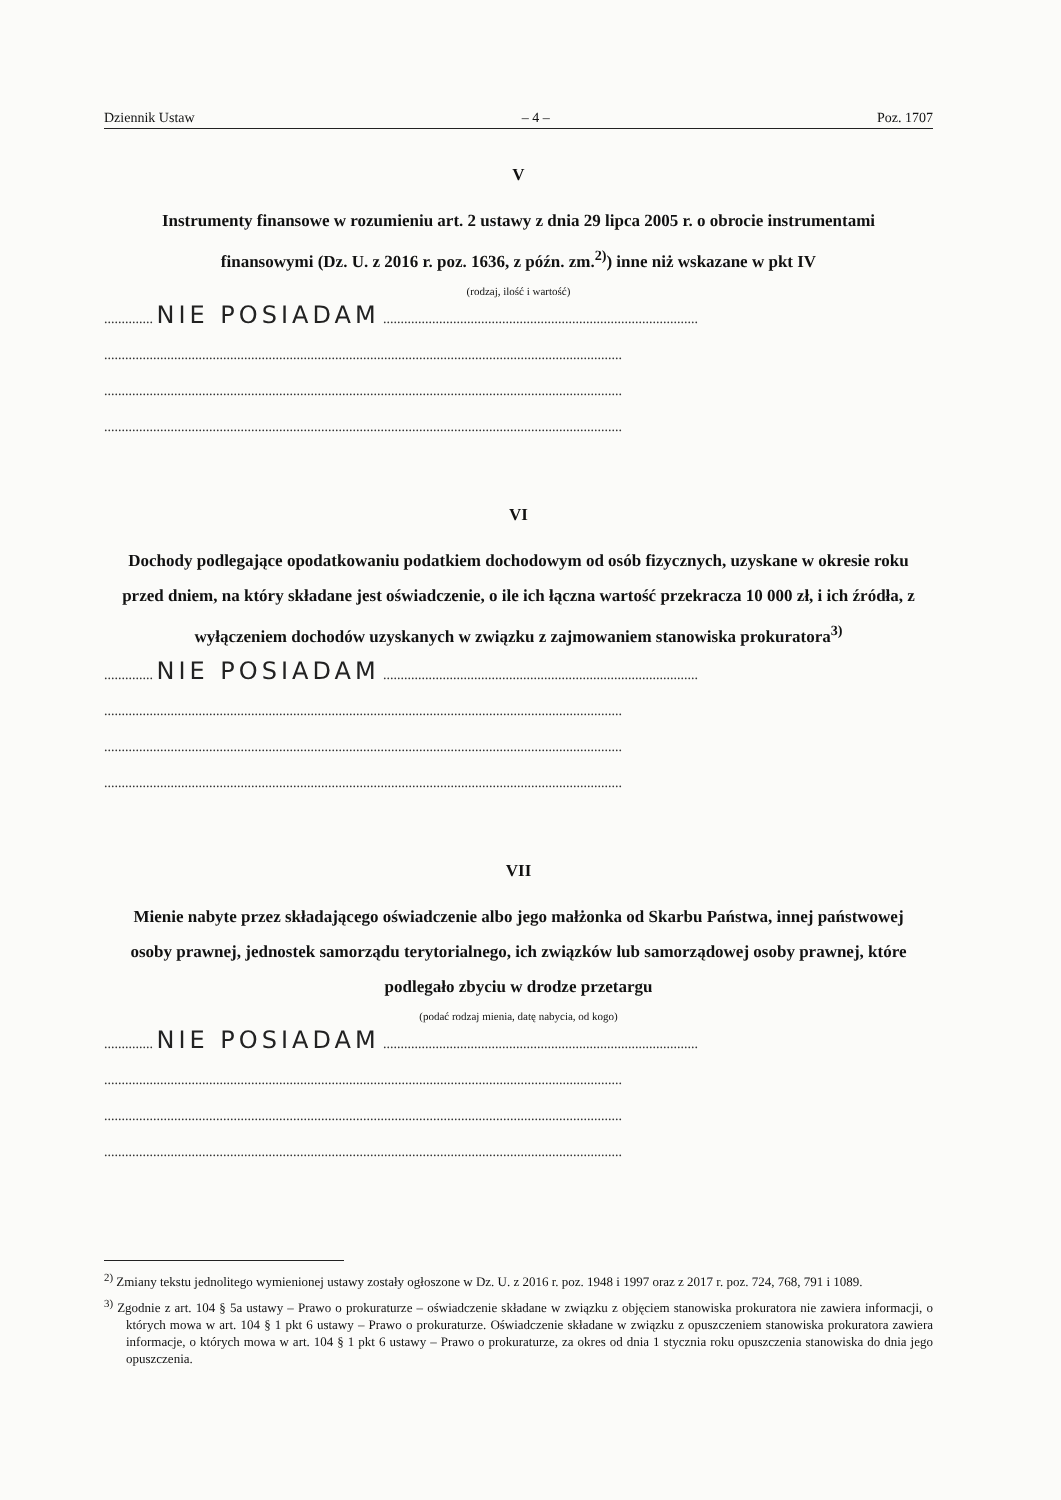Dziennik Ustaw – 4 – Poz. 1707
V
Instrumenty finansowe w rozumieniu art. 2 ustawy z dnia 29 lipca 2005 r. o obrocie instrumentami finansowymi (Dz. U. z 2016 r. poz. 1636, z późn. zm.<sup>2)</sup>) inne niż wskazane w pkt IV
(rodzaj, ilość i wartość)
.............. NIE POSIADAM ..........................................................................................
....................................................................................................................................................
....................................................................................................................................................
....................................................................................................................................................
VI
Dochody podlegające opodatkowaniu podatkiem dochodowym od osób fizycznych, uzyskane w okresie roku przed dniem, na który składane jest oświadczenie, o ile ich łączna wartość przekracza 10 000 zł, i ich źródła, z wyłączeniem dochodów uzyskanych w związku z zajmowaniem stanowiska prokuratora<sup>3)</sup>
.............. NIE POSIADAM ..........................................................................................
....................................................................................................................................................
....................................................................................................................................................
....................................................................................................................................................
VII
Mienie nabyte przez składającego oświadczenie albo jego małżonka od Skarbu Państwa, innej państwowej osoby prawnej, jednostek samorządu terytorialnego, ich związków lub samorządowej osoby prawnej, które podlegało zbyciu w drodze przetargu
(podać rodzaj mienia, datę nabycia, od kogo)
.............. NIE POSIADAM ..........................................................................................
....................................................................................................................................................
....................................................................................................................................................
....................................................................................................................................................
<sup>2)</sup> Zmiany tekstu jednolitego wymienionej ustawy zostały ogłoszone w Dz. U. z 2016 r. poz. 1948 i 1997 oraz z 2017 r. poz. 724, 768, 791 i 1089.
<sup>3)</sup> Zgodnie z art. 104 § 5a ustawy – Prawo o prokuraturze – oświadczenie składane w związku z objęciem stanowiska prokuratora nie zawiera informacji, o których mowa w art. 104 § 1 pkt 6 ustawy – Prawo o prokuraturze. Oświadczenie składane w związku z opuszczeniem stanowiska prokuratora zawiera informacje, o których mowa w art. 104 § 1 pkt 6 ustawy – Prawo o prokuraturze, za okres od dnia 1 stycznia roku opuszczenia stanowiska do dnia jego opuszczenia.